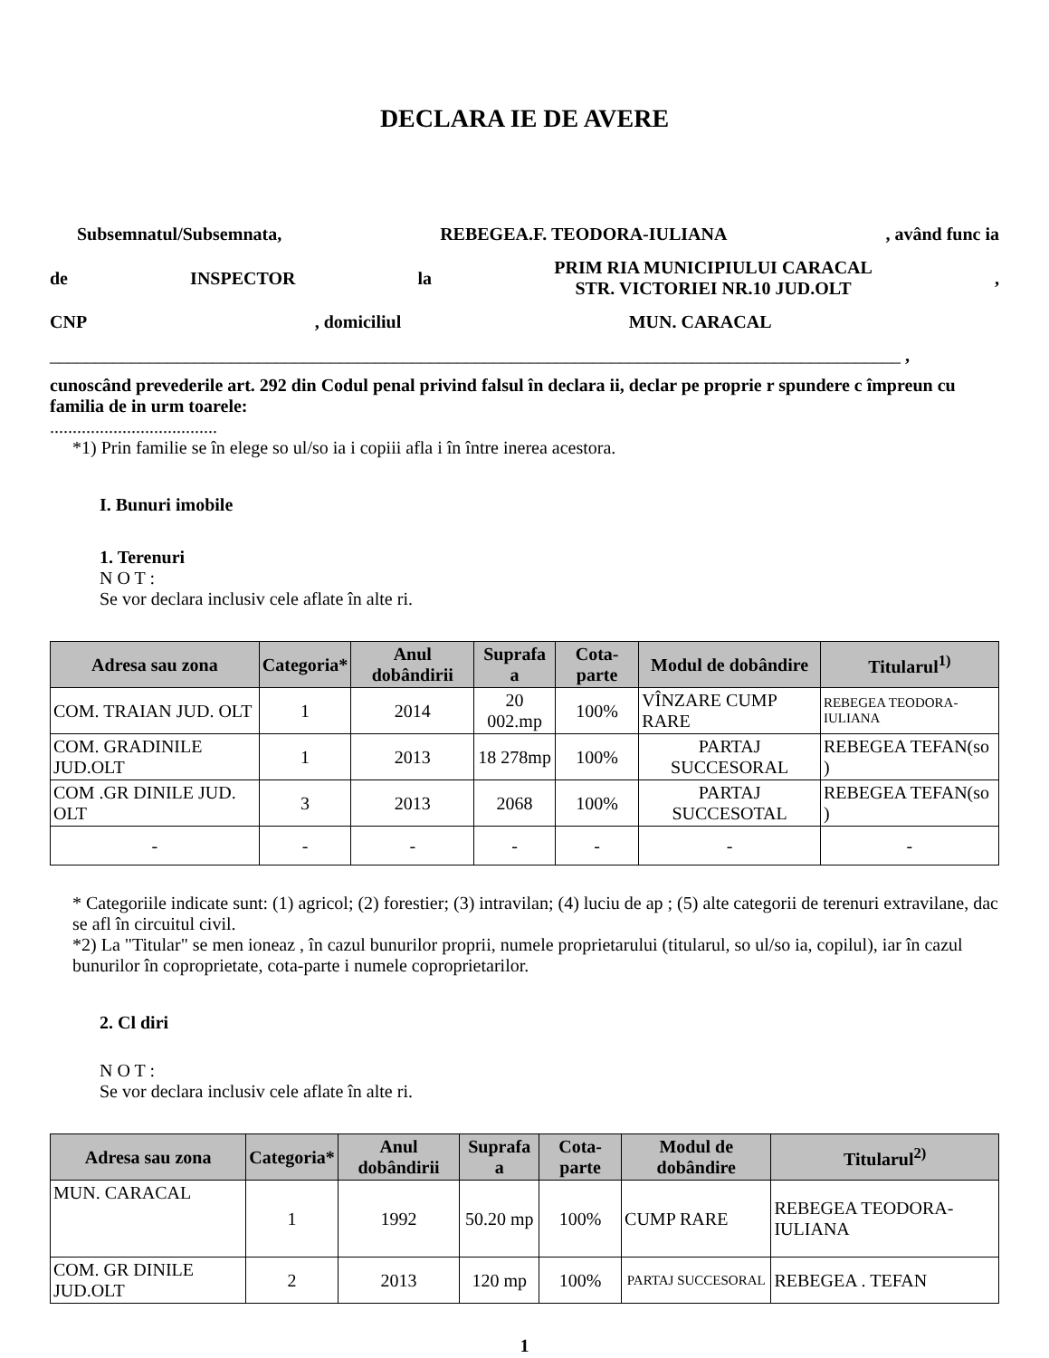DECLARA IE DE AVERE
Subsemnatul/Subsemnata, REBEGEA.F. TEODORA-IULIANA, având func ia
de INSPECTOR la PRIM RIA MUNICIPIULUI CARACAL
STR. VICTORIEI NR.10 JUD.OLT,
CNP, domiciliul MUN. CARACAL
______________________________________________________________________________________________ ,
cunoscând prevederile art. 292 din Codul penal privind falsul în declara ii, declar pe proprie r spundere c împreun cu familia de in urm toarele:
.....................................
*1) Prin familie se în elege so ul/so ia i copiii afla i în între inerea acestora.
I. Bunuri imobile
1. Terenuri
N O T :
Se vor declara inclusiv cele aflate în alte ri.
| Adresa sau zona | Categoria* | Anul dobândirii | Suprafa a | Cota-parte | Modul de dobândire | Titularul<sup>1)</sup> |
| --- | --- | --- | --- | --- | --- | --- |
| COM. TRAIAN JUD. OLT | 1 | 2014 | 20 002.mp | 100% | VÎNZARE CUMP RARE | REBEGEA TEODORA-IULIANA |
| COM. GRADINILE JUD.OLT | 1 | 2013 | 18 278mp | 100% | PARTAJ SUCCESORAL | REBEGEA TEFAN(so ) |
| COM .GR DINILE JUD. OLT | 3 | 2013 | 2068 | 100% | PARTAJ SUCCESOTAL | REBEGEA TEFAN(so ) |
| - | - | - | - | - | - | - |
* Categoriile indicate sunt: (1) agricol; (2) forestier; (3) intravilan; (4) luciu de ap ; (5) alte categorii de terenuri extravilane, dac se afl în circuitul civil.
*2) La "Titular" se men ioneaz , în cazul bunurilor proprii, numele proprietarului (titularul, so ul/so ia, copilul), iar în cazul bunurilor în coproprietate, cota-parte i numele coproprietarilor.
2. Cl diri
N O T :
Se vor declara inclusiv cele aflate în alte ri.
| Adresa sau zona | Categoria* | Anul dobândirii | Suprafa a | Cota-parte | Modul de dobândire | Titularul<sup>2)</sup> |
| --- | --- | --- | --- | --- | --- | --- |
| MUN. CARACAL | 1 | 1992 | 50.20 mp | 100% | CUMP RARE | REBEGEA TEODORA-IULIANA |
| COM. GR DINILE JUD.OLT | 2 | 2013 | 120 mp | 100% | PARTAJ SUCCESORAL | REBEGEA . TEFAN |
1